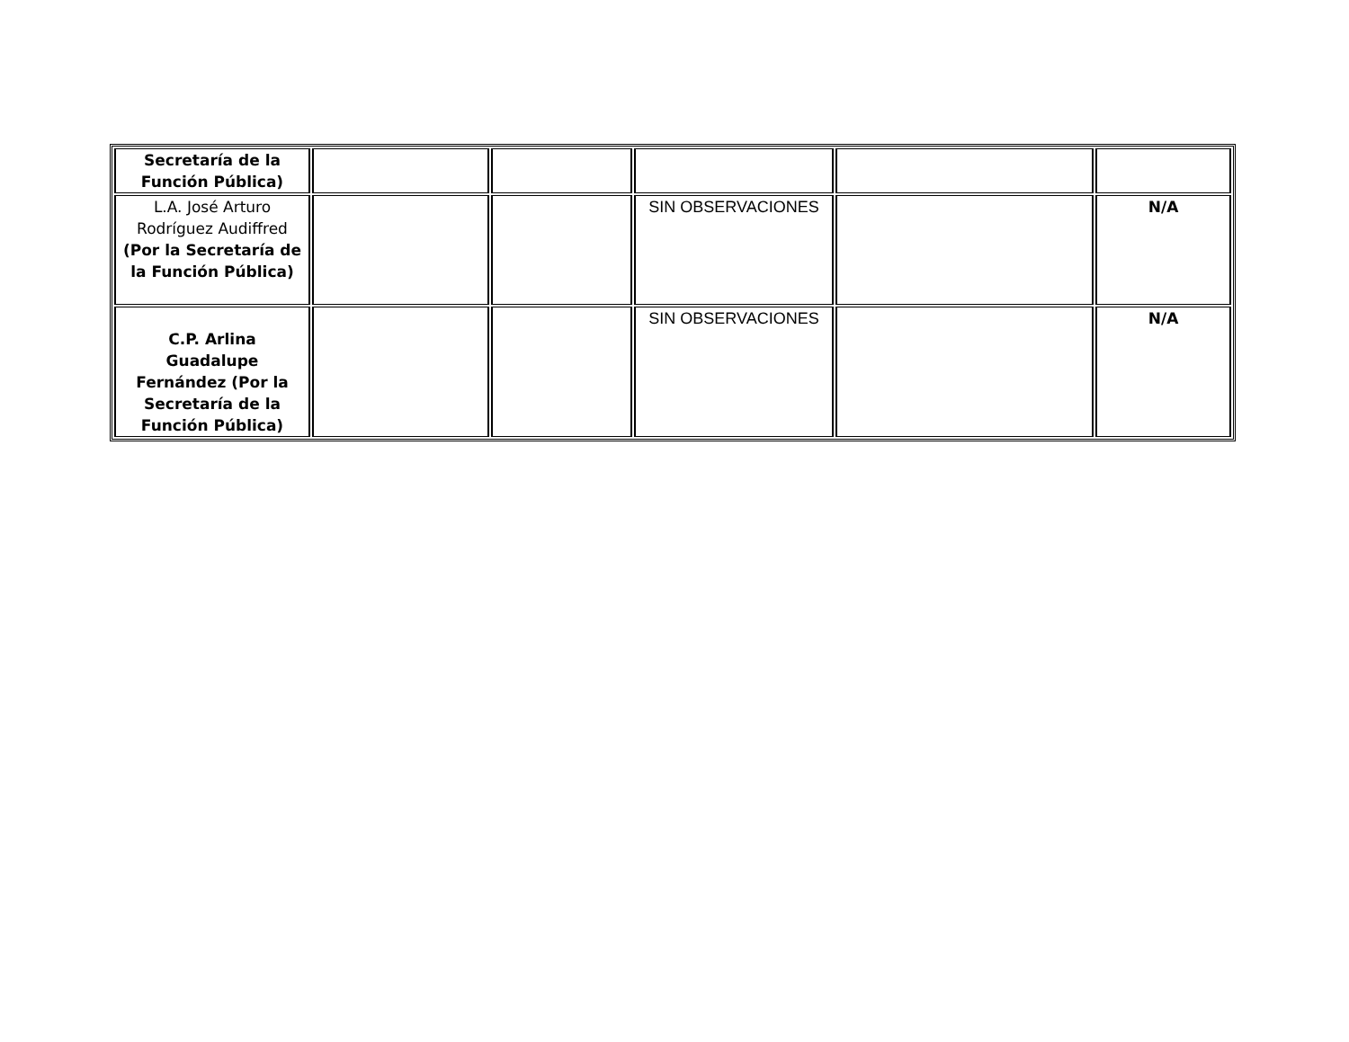| Secretaría de la Función Pública) | | | | | |
| L.A. José Arturo Rodríguez Audiffred (Por la Secretaría de la Función Pública) | | | SIN OBSERVACIONES | | N/A |
| C.P. Arlina Guadalupe Fernández (Por la Secretaría de la Función Pública) | | | SIN OBSERVACIONES | | N/A |